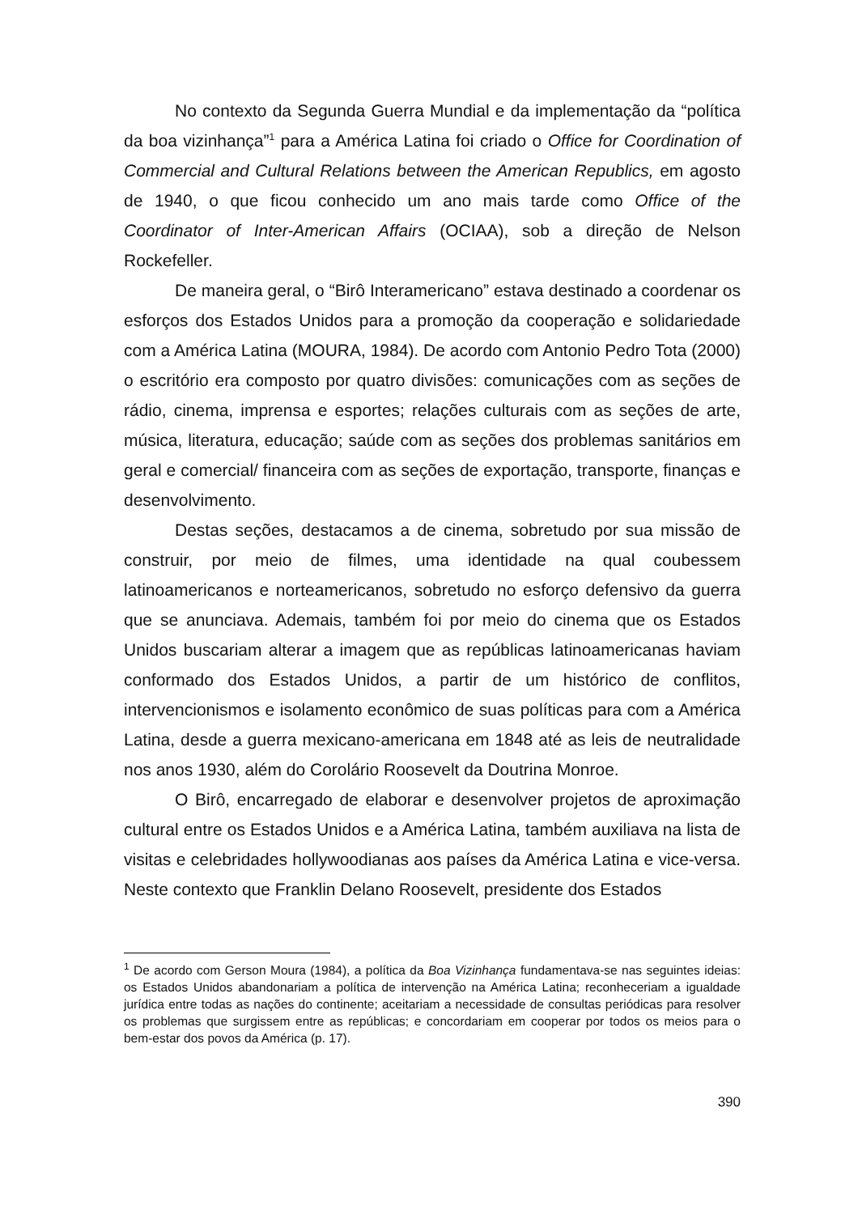No contexto da Segunda Guerra Mundial e da implementação da “política da boa vizinhança”<sup>1</sup> para a América Latina foi criado o Office for Coordination of Commercial and Cultural Relations between the American Republics, em agosto de 1940, o que ficou conhecido um ano mais tarde como Office of the Coordinator of Inter-American Affairs (OCIAA), sob a direção de Nelson Rockefeller.
De maneira geral, o “Birô Interamericano” estava destinado a coordenar os esforços dos Estados Unidos para a promoção da cooperação e solidariedade com a América Latina (MOURA, 1984). De acordo com Antonio Pedro Tota (2000) o escritório era composto por quatro divisões: comunicações com as seções de rádio, cinema, imprensa e esportes; relações culturais com as seções de arte, música, literatura, educação; saúde com as seções dos problemas sanitários em geral e comercial/ financeira com as seções de exportação, transporte, finanças e desenvolvimento.
Destas seções, destacamos a de cinema, sobretudo por sua missão de construir, por meio de filmes, uma identidade na qual coubessem latinoamericanos e norteamericanos, sobretudo no esforço defensivo da guerra que se anunciava. Ademais, também foi por meio do cinema que os Estados Unidos buscariam alterar a imagem que as repúblicas latinoamericanas haviam conformado dos Estados Unidos, a partir de um histórico de conflitos, intervencionismos e isolamento econômico de suas políticas para com a América Latina, desde a guerra mexicano-americana em 1848 até as leis de neutralidade nos anos 1930, além do Corolário Roosevelt da Doutrina Monroe.
O Birô, encarregado de elaborar e desenvolver projetos de aproximação cultural entre os Estados Unidos e a América Latina, também auxiliava na lista de visitas e celebridades hollywoodianas aos países da América Latina e vice-versa. Neste contexto que Franklin Delano Roosevelt, presidente dos Estados
<sup>1</sup> De acordo com Gerson Moura (1984), a política da Boa Vizinhança fundamentava-se nas seguintes ideias: os Estados Unidos abandonariam a política de intervenção na América Latina; reconheceriam a igualdade jurídica entre todas as nações do continente; aceitariam a necessidade de consultas periódicas para resolver os problemas que surgissem entre as repúblicas; e concordariam em cooperar por todos os meios para o bem-estar dos povos da América (p. 17).
390